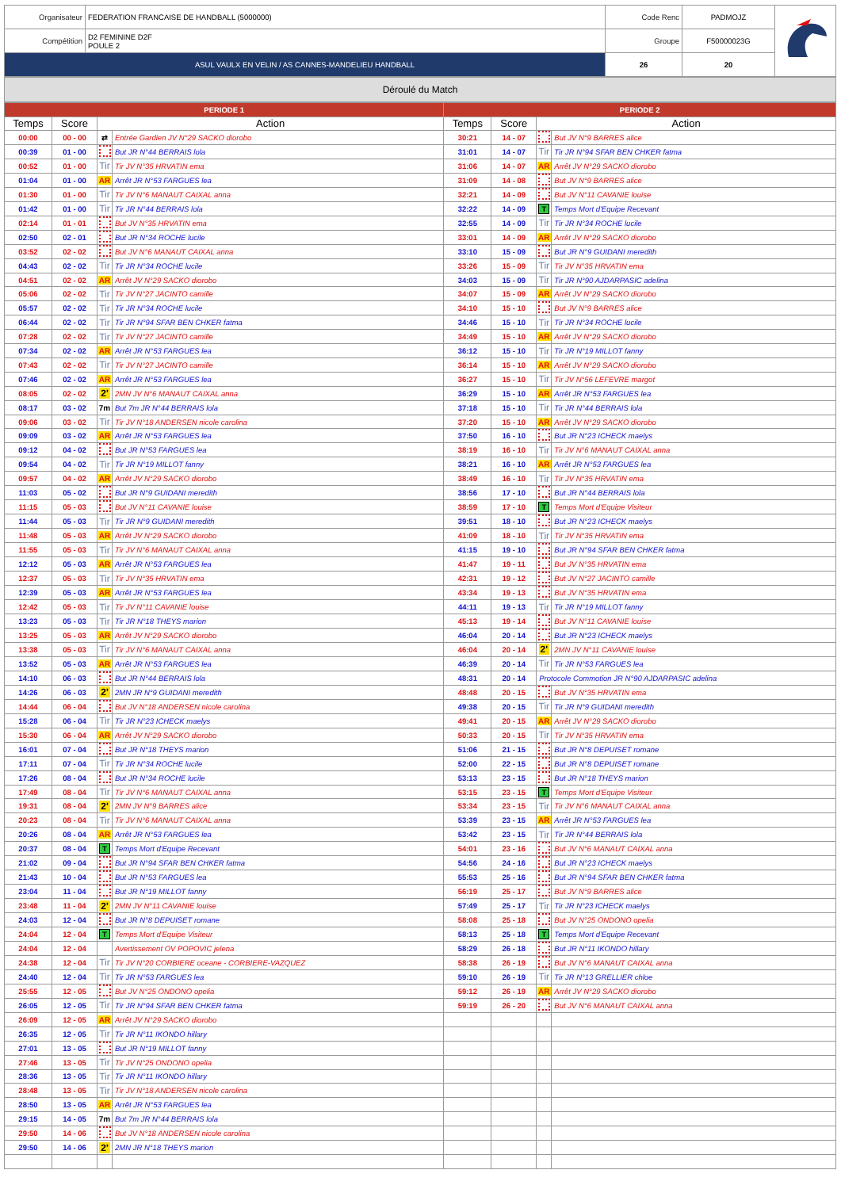| Organisateur | FEDERATION FRANCAISE DE HANDBALL (5000000) | Code Renc | PADMOJZ | |
| Compétition | D2 FEMININE D2F POULE 2 | Groupe | F50000023G | |
| ASUL VAULX EN VELIN / AS CANNES-MANDELIEU HANDBALL | | 26 | 20 | |
Déroulé du Match
| PERIODE 1 | | | | PERIODE 2 | | | |
| Temps | Score | Action | | Temps | Score | Action | |
| 00:00 | 00 - 00 | ⇄ | Entrée Gardien JV N°29 SACKO diorobo | 30:21 | 14 - 07 | | But JV N°9 BARRES alice |
| 00:39 | 01 - 00 | | But JR N°44 BERRAIS lola | 31:01 | 14 - 07 | Tir | Tir JR N°94 SFAR BEN CHKER fatma |
| 00:52 | 01 - 00 | Tir | Tir JV N°35 HRVATIN ema | 31:06 | 14 - 07 | AR | Arrêt JV N°29 SACKO diorobo |
| 01:04 | 01 - 00 | AR | Arrêt JR N°53 FARGUES lea | 31:09 | 14 - 08 | | But JV N°9 BARRES alice |
| 01:30 | 01 - 00 | Tir | Tir JV N°6 MANAUT CAIXAL anna | 32:21 | 14 - 09 | | But JV N°11 CAVANIE louise |
| 01:42 | 01 - 00 | Tir | Tir JR N°44 BERRAIS lola | 32:22 | 14 - 09 | T | Temps Mort d'Equipe Recevant |
| 02:14 | 01 - 01 | | But JV N°35 HRVATIN ema | 32:55 | 14 - 09 | Tir | Tir JR N°34 ROCHE lucile |
| 02:50 | 02 - 01 | | But JR N°34 ROCHE lucile | 33:01 | 14 - 09 | AR | Arrêt JV N°29 SACKO diorobo |
| 03:52 | 02 - 02 | | But JV N°6 MANAUT CAIXAL anna | 33:10 | 15 - 09 | | But JR N°9 GUIDANI meredith |
| 04:43 | 02 - 02 | Tir | Tir JR N°34 ROCHE lucile | 33:26 | 15 - 09 | Tir | Tir JV N°35 HRVATIN ema |
| 04:51 | 02 - 02 | AR | Arrêt JV N°29 SACKO diorobo | 34:03 | 15 - 09 | Tir | Tir JR N°90 AJDARPASIC adelina |
| 05:06 | 02 - 02 | Tir | Tir JV N°27 JACINTO camille | 34:07 | 15 - 09 | AR | Arrêt JV N°29 SACKO diorobo |
| 05:57 | 02 - 02 | Tir | Tir JR N°34 ROCHE lucile | 34:10 | 15 - 10 | | But JV N°9 BARRES alice |
| 06:44 | 02 - 02 | Tir | Tir JR N°94 SFAR BEN CHKER fatma | 34:46 | 15 - 10 | Tir | Tir JR N°34 ROCHE lucile |
| 07:28 | 02 - 02 | Tir | Tir JV N°27 JACINTO camille | 34:49 | 15 - 10 | AR | Arrêt JV N°29 SACKO diorobo |
| 07:34 | 02 - 02 | AR | Arrêt JR N°53 FARGUES lea | 36:12 | 15 - 10 | Tir | Tir JR N°19 MILLOT fanny |
| 07:43 | 02 - 02 | Tir | Tir JV N°27 JACINTO camille | 36:14 | 15 - 10 | AR | Arrêt JV N°29 SACKO diorobo |
| 07:46 | 02 - 02 | AR | Arrêt JR N°53 FARGUES lea | 36:27 | 15 - 10 | Tir | Tir JV N°56 LEFEVRE margot |
| 08:05 | 02 - 02 | 2' | 2MN JV N°6 MANAUT CAIXAL anna | 36:29 | 15 - 10 | AR | Arrêt JR N°53 FARGUES lea |
| 08:17 | 03 - 02 | 7m | But 7m JR N°44 BERRAIS lola | 37:18 | 15 - 10 | Tir | Tir JR N°44 BERRAIS lola |
| 09:06 | 03 - 02 | Tir | Tir JV N°18 ANDERSEN nicole carolina | 37:20 | 15 - 10 | AR | Arrêt JV N°29 SACKO diorobo |
| 09:09 | 03 - 02 | AR | Arrêt JR N°53 FARGUES lea | 37:50 | 16 - 10 | | But JR N°23 ICHECK maelys |
| 09:12 | 04 - 02 | | But JR N°53 FARGUES lea | 38:19 | 16 - 10 | Tir | Tir JV N°6 MANAUT CAIXAL anna |
| 09:54 | 04 - 02 | Tir | Tir JR N°19 MILLOT fanny | 38:21 | 16 - 10 | AR | Arrêt JR N°53 FARGUES lea |
| 09:57 | 04 - 02 | AR | Arrêt JV N°29 SACKO diorobo | 38:49 | 16 - 10 | Tir | Tir JV N°35 HRVATIN ema |
| 11:03 | 05 - 02 | | But JR N°9 GUIDANI meredith | 38:56 | 17 - 10 | | But JR N°44 BERRAIS lola |
| 11:15 | 05 - 03 | | But JV N°11 CAVANIE louise | 38:59 | 17 - 10 | T | Temps Mort d'Equipe Visiteur |
| 11:44 | 05 - 03 | Tir | Tir JR N°9 GUIDANI meredith | 39:51 | 18 - 10 | | But JR N°23 ICHECK maelys |
| 11:48 | 05 - 03 | AR | Arrêt JV N°29 SACKO diorobo | 41:09 | 18 - 10 | Tir | Tir JV N°35 HRVATIN ema |
| 11:55 | 05 - 03 | Tir | Tir JV N°6 MANAUT CAIXAL anna | 41:15 | 19 - 10 | | But JR N°94 SFAR BEN CHKER fatma |
| 12:12 | 05 - 03 | AR | Arrêt JR N°53 FARGUES lea | 41:47 | 19 - 11 | | But JV N°35 HRVATIN ema |
| 12:37 | 05 - 03 | Tir | Tir JV N°35 HRVATIN ema | 42:31 | 19 - 12 | | But JV N°27 JACINTO camille |
| 12:39 | 05 - 03 | AR | Arrêt JR N°53 FARGUES lea | 43:34 | 19 - 13 | | But JV N°35 HRVATIN ema |
| 12:42 | 05 - 03 | Tir | Tir JV N°11 CAVANIE louise | 44:11 | 19 - 13 | Tir | Tir JR N°19 MILLOT fanny |
| 13:23 | 05 - 03 | Tir | Tir JR N°18 THEYS marion | 45:13 | 19 - 14 | | But JV N°11 CAVANIE louise |
| 13:25 | 05 - 03 | AR | Arrêt JV N°29 SACKO diorobo | 46:04 | 20 - 14 | | But JR N°23 ICHECK maelys |
| 13:38 | 05 - 03 | Tir | Tir JV N°6 MANAUT CAIXAL anna | 46:04 | 20 - 14 | 2' | 2MN JV N°11 CAVANIE louise |
| 13:52 | 05 - 03 | AR | Arrêt JR N°53 FARGUES lea | 46:39 | 20 - 14 | Tir | Tir JR N°53 FARGUES lea |
| 14:10 | 06 - 03 | | But JR N°44 BERRAIS lola | 48:31 | 20 - 14 | Protocole Commotion JR N°90 AJDARPASIC adelina | |
| 14:26 | 06 - 03 | 2' | 2MN JR N°9 GUIDANI meredith | 48:48 | 20 - 15 | | But JV N°35 HRVATIN ema |
| 14:44 | 06 - 04 | | But JV N°18 ANDERSEN nicole carolina | 49:38 | 20 - 15 | Tir | Tir JR N°9 GUIDANI meredith |
| 15:28 | 06 - 04 | Tir | Tir JR N°23 ICHECK maelys | 49:41 | 20 - 15 | AR | Arrêt JV N°29 SACKO diorobo |
| 15:30 | 06 - 04 | AR | Arrêt JV N°29 SACKO diorobo | 50:33 | 20 - 15 | Tir | Tir JV N°35 HRVATIN ema |
| 16:01 | 07 - 04 | | But JR N°18 THEYS marion | 51:06 | 21 - 15 | | But JR N°8 DEPUISET romane |
| 17:11 | 07 - 04 | Tir | Tir JR N°34 ROCHE lucile | 52:00 | 22 - 15 | | But JR N°8 DEPUISET romane |
| 17:26 | 08 - 04 | | But JR N°34 ROCHE lucile | 53:13 | 23 - 15 | | But JR N°18 THEYS marion |
| 17:49 | 08 - 04 | Tir | Tir JV N°6 MANAUT CAIXAL anna | 53:15 | 23 - 15 | T | Temps Mort d'Equipe Visiteur |
| 19:31 | 08 - 04 | 2' | 2MN JV N°9 BARRES alice | 53:34 | 23 - 15 | Tir | Tir JV N°6 MANAUT CAIXAL anna |
| 20:23 | 08 - 04 | Tir | Tir JV N°6 MANAUT CAIXAL anna | 53:39 | 23 - 15 | AR | Arrêt JR N°53 FARGUES lea |
| 20:26 | 08 - 04 | AR | Arrêt JR N°53 FARGUES lea | 53:42 | 23 - 15 | Tir | Tir JR N°44 BERRAIS lola |
| 20:37 | 08 - 04 | T | Temps Mort d'Equipe Recevant | 54:01 | 23 - 16 | | But JV N°6 MANAUT CAIXAL anna |
| 21:02 | 09 - 04 | | But JR N°94 SFAR BEN CHKER fatma | 54:56 | 24 - 16 | | But JR N°23 ICHECK maelys |
| 21:43 | 10 - 04 | | But JR N°53 FARGUES lea | 55:53 | 25 - 16 | | But JR N°94 SFAR BEN CHKER fatma |
| 23:04 | 11 - 04 | | But JR N°19 MILLOT fanny | 56:19 | 25 - 17 | | But JV N°9 BARRES alice |
| 23:48 | 11 - 04 | 2' | 2MN JV N°11 CAVANIE louise | 57:49 | 25 - 17 | Tir | Tir JR N°23 ICHECK maelys |
| 24:03 | 12 - 04 | | But JR N°8 DEPUISET romane | 58:08 | 25 - 18 | | But JV N°25 ONDONO opelia |
| 24:04 | 12 - 04 | T | Temps Mort d'Equipe Visiteur | 58:13 | 25 - 18 | T | Temps Mort d'Equipe Recevant |
| 24:04 | 12 - 04 | | Avertissement OV POPOVIC jelena | 58:29 | 26 - 18 | | But JR N°11 IKONDO hillary |
| 24:38 | 12 - 04 | Tir | Tir JV N°20 CORBIERE oceane - CORBIERE-VAZQUEZ | 58:38 | 26 - 19 | | But JV N°6 MANAUT CAIXAL anna |
| 24:40 | 12 - 04 | Tir | Tir JR N°53 FARGUES lea | 59:10 | 26 - 19 | Tir | Tir JR N°13 GRELLIER chloe |
| 25:55 | 12 - 05 | | But JV N°25 ONDONO opelia | 59:12 | 26 - 19 | AR | Arrêt JV N°29 SACKO diorobo |
| 26:05 | 12 - 05 | Tir | Tir JR N°94 SFAR BEN CHKER fatma | 59:19 | 26 - 20 | | But JV N°6 MANAUT CAIXAL anna |
| 26:09 | 12 - 05 | AR | Arrêt JV N°29 SACKO diorobo | | | | |
| 26:35 | 12 - 05 | Tir | Tir JR N°11 IKONDO hillary | | | | |
| 27:01 | 13 - 05 | | But JR N°19 MILLOT fanny | | | | |
| 27:46 | 13 - 05 | Tir | Tir JV N°25 ONDONO opelia | | | | |
| 28:36 | 13 - 05 | Tir | Tir JR N°11 IKONDO hillary | | | | |
| 28:48 | 13 - 05 | Tir | Tir JV N°18 ANDERSEN nicole carolina | | | | |
| 28:50 | 13 - 05 | AR | Arrêt JR N°53 FARGUES lea | | | | |
| 29:15 | 14 - 05 | 7m | But 7m JR N°44 BERRAIS lola | | | | |
| 29:50 | 14 - 06 | | But JV N°18 ANDERSEN nicole carolina | | | | |
| 29:50 | 14 - 06 | 2' | 2MN JR N°18 THEYS marion | | | | |